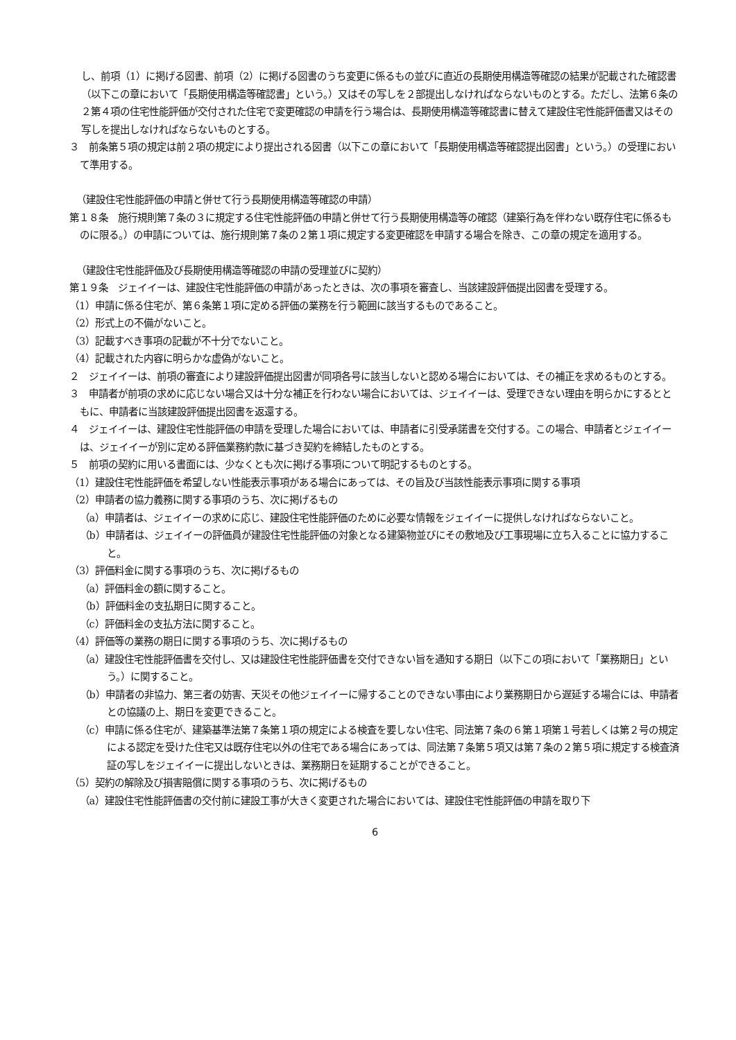し、前項（1）に掲げる図書、前項（2）に掲げる図書のうち変更に係るもの並びに直近の長期使用構造等確認の結果が記載された確認書（以下この章において「長期使用構造等確認書」という。）又はその写しを２部提出しなければならないものとする。ただし、法第６条の２第４項の住宅性能評価が交付された住宅で変更確認の申請を行う場合は、長期使用構造等確認書に替えて建設住宅性能評価書又はその写しを提出しなければならないものとする。
３　前条第５項の規定は前２項の規定により提出される図書（以下この章において「長期使用構造等確認提出図書」という。）の受理において準用する。
（建設住宅性能評価の申請と併せて行う長期使用構造等確認の申請）
第１８条　施行規則第７条の３に規定する住宅性能評価の申請と併せて行う長期使用構造等の確認（建築行為を伴わない既存住宅に係るものに限る。）の申請については、施行規則第７条の２第１項に規定する変更確認を申請する場合を除き、この章の規定を適用する。
（建設住宅性能評価及び長期使用構造等確認の申請の受理並びに契約）
第１９条　ジェイイーは、建設住宅性能評価の申請があったときは、次の事項を審査し、当該建設評価提出図書を受理する。
（1）申請に係る住宅が、第６条第１項に定める評価の業務を行う範囲に該当するものであること。
（2）形式上の不備がないこと。
（3）記載すべき事項の記載が不十分でないこと。
（4）記載された内容に明らかな虚偽がないこと。
２　ジェイイーは、前項の審査により建設評価提出図書が同項各号に該当しないと認める場合においては、その補正を求めるものとする。
３　申請者が前項の求めに応じない場合又は十分な補正を行わない場合においては、ジェイイーは、受理できない理由を明らかにするとともに、申請者に当該建設評価提出図書を返還する。
４　ジェイイーは、建設住宅性能評価の申請を受理した場合においては、申請者に引受承諾書を交付する。この場合、申請者とジェイイーは、ジェイイーが別に定める評価業務約款に基づき契約を締結したものとする。
５　前項の契約に用いる書面には、少なくとも次に掲げる事項について明記するものとする。
（1）建設住宅性能評価を希望しない性能表示事項がある場合にあっては、その旨及び当該性能表示事項に関する事項
（2）申請者の協力義務に関する事項のうち、次に掲げるもの
（a）申請者は、ジェイイーの求めに応じ、建設住宅性能評価のために必要な情報をジェイイーに提供しなければならないこと。
（b）申請者は、ジェイイーの評価員が建設住宅性能評価の対象となる建築物並びにその敷地及び工事現場に立ち入ることに協力すること。
（3）評価料金に関する事項のうち、次に掲げるもの
（a）評価料金の額に関すること。
（b）評価料金の支払期日に関すること。
（c）評価料金の支払方法に関すること。
（4）評価等の業務の期日に関する事項のうち、次に掲げるもの
（a）建設住宅性能評価書を交付し、又は建設住宅性能評価書を交付できない旨を通知する期日（以下この項において「業務期日」という。）に関すること。
（b）申請者の非協力、第三者の妨害、天災その他ジェイイーに帰することのできない事由により業務期日から遅延する場合には、申請者との協議の上、期日を変更できること。
（c）申請に係る住宅が、建築基準法第７条第１項の規定による検査を要しない住宅、同法第７条の６第１項第１号若しくは第２号の規定による認定を受けた住宅又は既存住宅以外の住宅である場合にあっては、同法第７条第５項又は第７条の２第５項に規定する検査済証の写しをジェイイーに提出しないときは、業務期日を延期することができること。
（5）契約の解除及び損害賠償に関する事項のうち、次に掲げるもの
（a）建設住宅性能評価書の交付前に建設工事が大きく変更された場合においては、建設住宅性能評価の申請を取り下
6